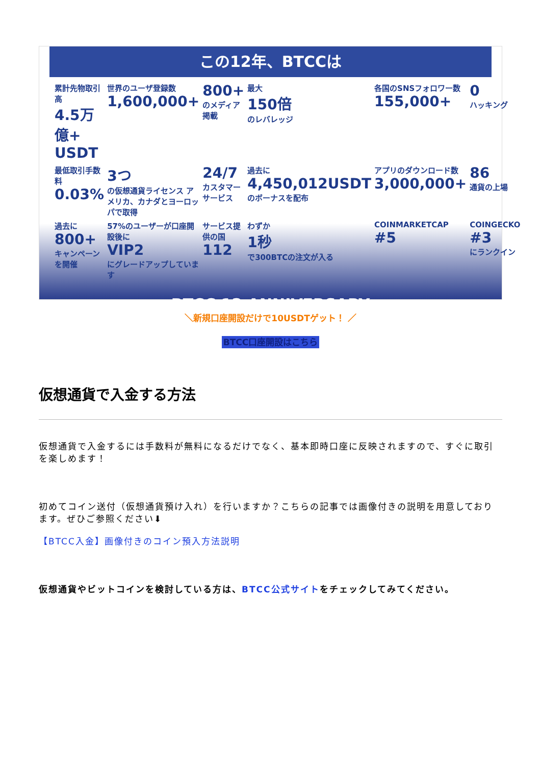この12年、BTCCは
累計先物取引高
4.5万億+ USDT
世界のユーザ登録数
1,600,000+
800+
のメディア掲載
最大
150倍
のレバレッジ
各国のSNSフォロワー数
155,000+
0
ハッキング
最低取引手数料
0.03%
3つ
の仮想通貨ライセンス アメリカ、カナダとヨーロッパで取得
24/7
カスタマーサービス
過去に
4,450,012USDT
のボーナスを配布
アプリのダウンロード数
3,000,000+
86
通貨の上場
過去に
800+
キャンペーンを開催
57%のユーザーが口座開設後に
VIP2
にグレードアップしています
サービス提供の国
112
わずか
1秒
で300BTCの注文が入る
COINMARKETCAP
#5
COINGECKO
#3
にランクイン
BTCC 12 ANNIVERSARY
＼新規口座開設だけで10USDTゲット！ ／
BTCC口座開設はこちら
仮想通貨で入金する方法
仮想通貨で入金するには手数料が無料になるだけでなく、基本即時口座に反映されますので、すぐに取引を楽しめます！
初めてコイン送付（仮想通貨預け入れ）を行いますか？こちらの記事では画像付きの説明を用意しております。ぜひご参照ください⬇
【BTCC入金】画像付きのコイン預入方法説明
仮想通貨やビットコインを検討している方は、BTCC公式サイトをチェックしてみてください。